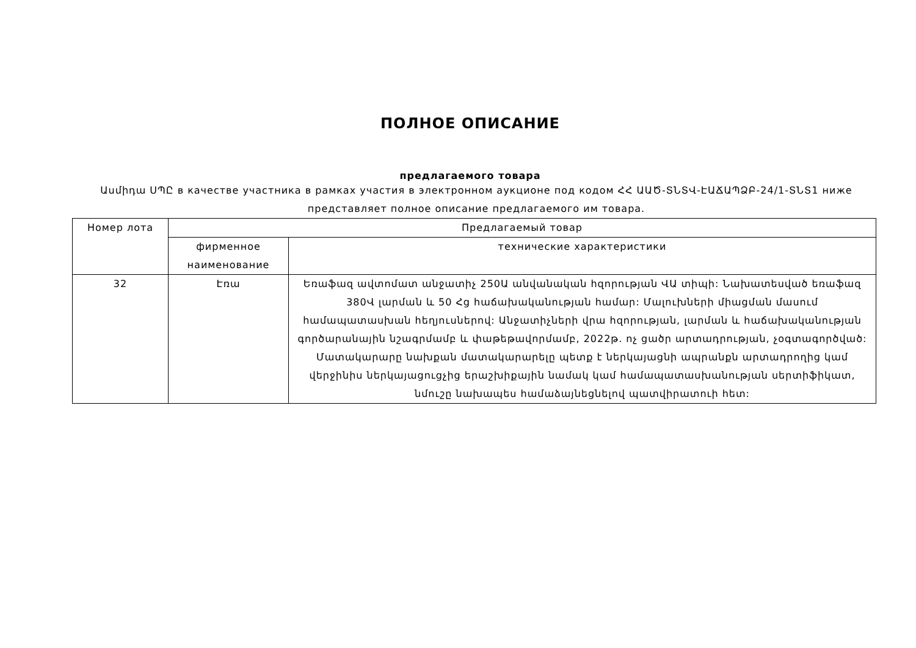ПОЛНОЕ ОПИСАНИЕ
предлагаемого товара
Ասմիդա ՍՊԸ в качестве участника в рамках участия в электронном аукционе под кодом ՀՀ ԱԱԾ-ՏՆՏՎ-ԷԱՃԱՊՁԲ-24/1-ՏՆՏ1 ниже представляет полное описание предлагаемого им товара.
| Номер лота | Предлагаемый товар | |
| --- | --- | --- |
| | фирменное наименование | технические характеристики |
| 32 | Էռա | Եռաֆազ ավտոմատ անջատիչ 250Ա անվանական հզորության ՎԱ տիպի: Նախատեսված եռաֆազ 380Վ լարման և 50 Հց հաճախականության համար: Մալուխների միացման մասում համապատասխան հեղյուսներով: Անջատիչների վրա հզորության, լարման և հաճախականության գործարանային նշագրմամբ և փաթեթավորմամբ, 2022թ. ոչ ցածր արտադրության, չօգտագործված: Մատակարարը նախքան մատակարարելը պետք է ներկայացնի ապրանքն արտադրողից կամ վերջինիս ներկայացուցչից երաշխիքային նամակ կամ համապատասխանության սերտիֆիկատ, նմուշը նախապես համաձայնեցնելով պատվիրատուի հետ: |